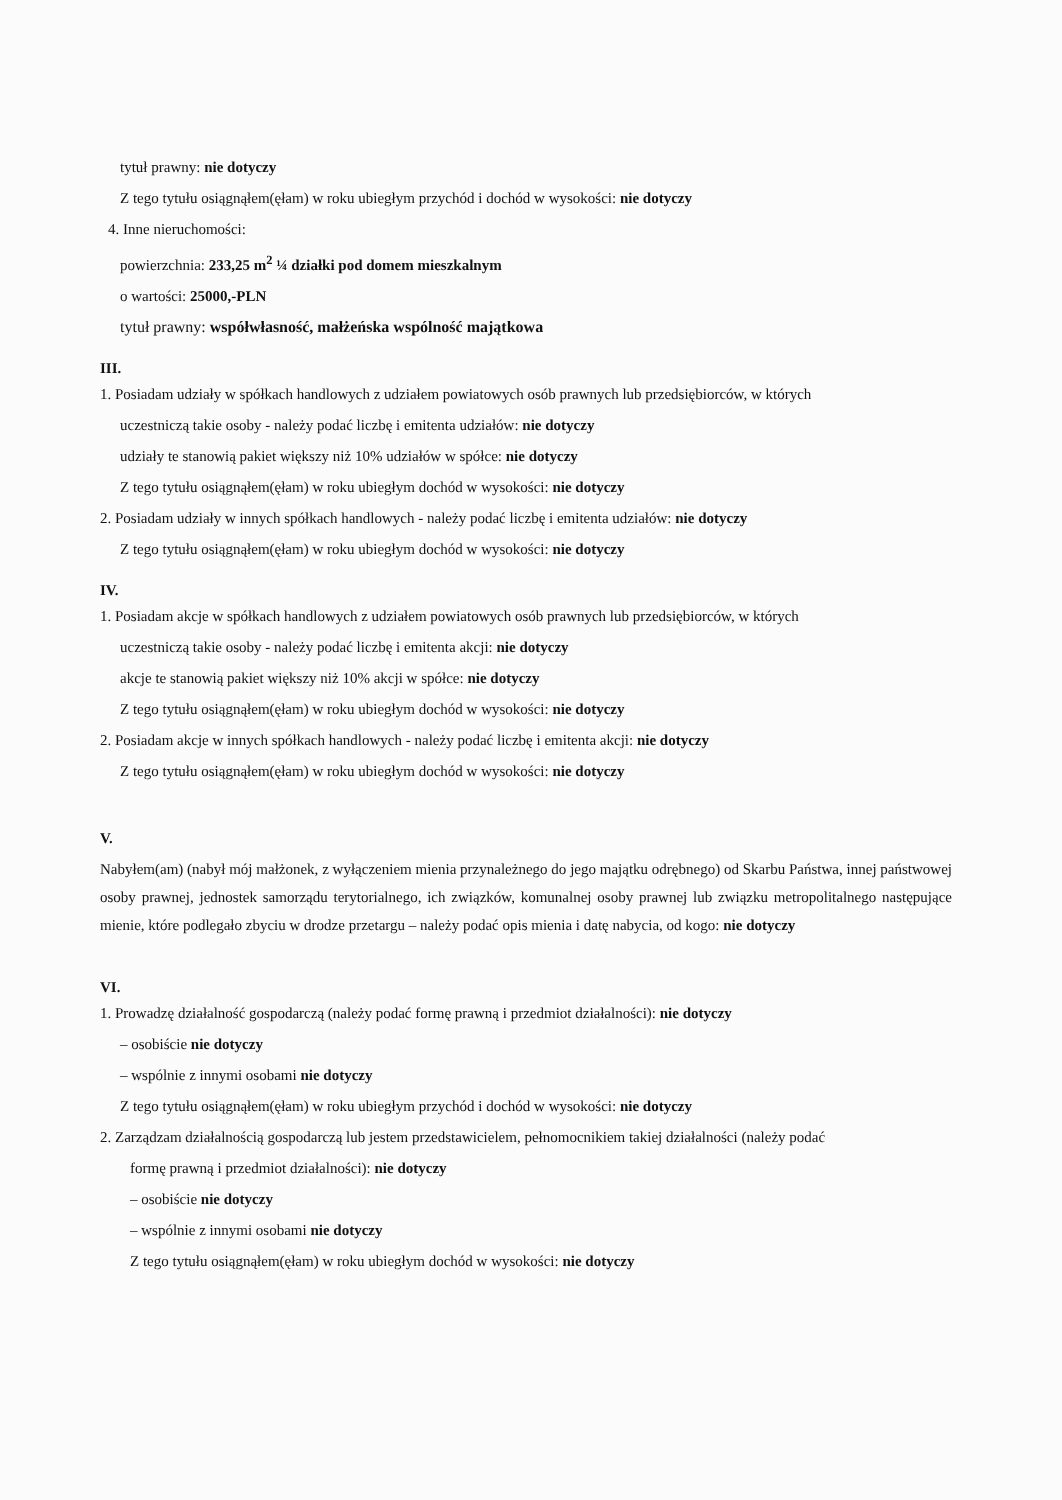tytuł prawny: nie dotyczy
Z tego tytułu osiągnąłem(ęłam) w roku ubiegłym przychód i dochód w wysokości: nie dotyczy
4. Inne nieruchomości:
powierzchnia: 233,25 m<sup>2</sup> ¼ działki pod domem mieszkalnym
o wartości: 25000,-PLN
tytuł prawny: współwłasność, małżeńska wspólność majątkowa
III.
1. Posiadam udziały w spółkach handlowych z udziałem powiatowych osób prawnych lub przedsiębiorców, w których
uczestniczą takie osoby - należy podać liczbę i emitenta udziałów: nie dotyczy
udziały te stanowią pakiet większy niż 10% udziałów w spółce: nie dotyczy
Z tego tytułu osiągnąłem(ęłam) w roku ubiegłym dochód w wysokości: nie dotyczy
2. Posiadam udziały w innych spółkach handlowych - należy podać liczbę i emitenta udziałów: nie dotyczy
Z tego tytułu osiągnąłem(ęłam) w roku ubiegłym dochód w wysokości: nie dotyczy
IV.
1. Posiadam akcje w spółkach handlowych z udziałem powiatowych osób prawnych lub przedsiębiorców, w których
uczestniczą takie osoby - należy podać liczbę i emitenta akcji: nie dotyczy
akcje te stanowią pakiet większy niż 10% akcji w spółce: nie dotyczy
Z tego tytułu osiągnąłem(ęłam) w roku ubiegłym dochód w wysokości: nie dotyczy
2. Posiadam akcje w innych spółkach handlowych - należy podać liczbę i emitenta akcji: nie dotyczy
Z tego tytułu osiągnąłem(ęłam) w roku ubiegłym dochód w wysokości: nie dotyczy
V.
Nabyłem(am) (nabył mój małżonek, z wyłączeniem mienia przynależnego do jego majątku odrębnego) od Skarbu Państwa, innej państwowej osoby prawnej, jednostek samorządu terytorialnego, ich związków, komunalnej osoby prawnej lub związku metropolitalnego następujące mienie, które podlegało zbyciu w drodze przetargu – należy podać opis mienia i datę nabycia, od kogo: nie dotyczy
VI.
1. Prowadzę działalność gospodarczą (należy podać formę prawną i przedmiot działalności): nie dotyczy
– osobiście nie dotyczy
– wspólnie z innymi osobami nie dotyczy
Z tego tytułu osiągnąłem(ęłam) w roku ubiegłym przychód i dochód w wysokości: nie dotyczy
2. Zarządzam działalnością gospodarczą lub jestem przedstawicielem, pełnomocnikiem takiej działalności (należy podać
formę prawną i przedmiot działalności): nie dotyczy
– osobiście nie dotyczy
– wspólnie z innymi osobami nie dotyczy
Z tego tytułu osiągnąłem(ęłam) w roku ubiegłym dochód w wysokości: nie dotyczy